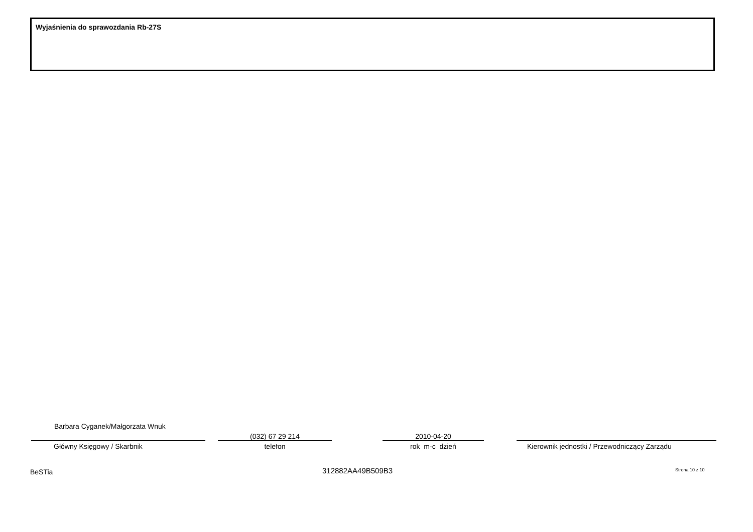Wyjaśnienia do sprawozdania Rb-27S
Barbara Cyganek/Małgorzata Wnuk
Główny Księgowy / Skarbnik
(032) 67 29 214
telefon
2010-04-20
rok m-c dzień
Kierownik jednostki / Przewodniczący Zarządu
BeSTia 312882AA49B509B3 Strona 10 z 10